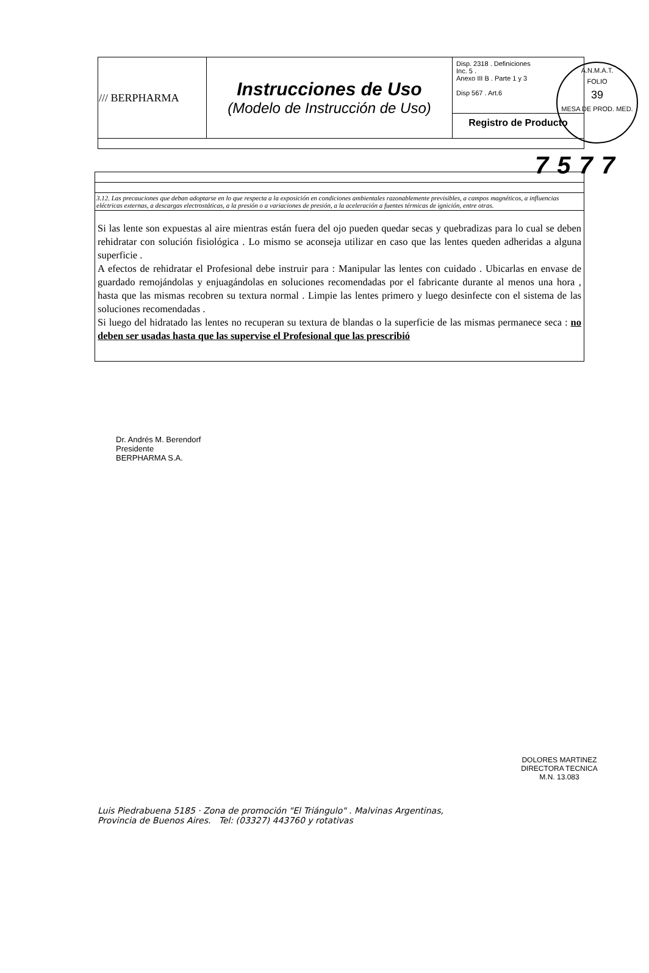A.N.M.A.T.
FOLIO
39
MESA DE PROD. MED.
| /// BERPHARMA | Instrucciones de Uso (Modelo de Instrucción de Uso) | Disp. 2318 . Definiciones Inc. 5 . Anexo III B . Parte 1 y 3 Disp 567 . Art.6 |
| | | Registro de Producto |
7577
| 3.12. Las precauciones que deban adoptarse en lo que respecta a la exposición en condiciones ambientales razonablemente previsibles, a campos magnéticos, a influencias eléctricas externas, a descargas electrostáticas, a la presión o a variaciones de presión, a la aceleración a fuentes térmicas de ignición, entre otras. |
| Si las lente son expuestas al aire mientras están fuera del ojo pueden quedar secas y quebradizas para lo cual se deben rehidratar con solución fisiológica . Lo mismo se aconseja utilizar en caso que las lentes queden adheridas a alguna superficie . A efectos de rehidratar el Profesional debe instruir para : Manipular las lentes con cuidado . Ubicarlas en envase de guardado remojándolas y enjuagándolas en soluciones recomendadas por el fabricante durante al menos una hora , hasta que las mismas recobren su textura normal . Limpie las lentes primero y luego desinfecte con el sistema de las soluciones recomendadas . Si luego del hidratado las lentes no recuperan su textura de blandas o la superficie de las mismas permanece seca : no deben ser usadas hasta que las supervise el Profesional que las prescribió |
Dr. Andrés M. Berendorf
Presidente
BERPHARMA S.A.
DOLORES MARTINEZ
DIRECTORA TECNICA
M.N. 13.083
Luis Piedrabuena 5185 · Zona de promoción "El Triángulo" . Malvinas Argentinas,
Provincia de Buenos Aires. Tel: (03327) 443760 y rotativas